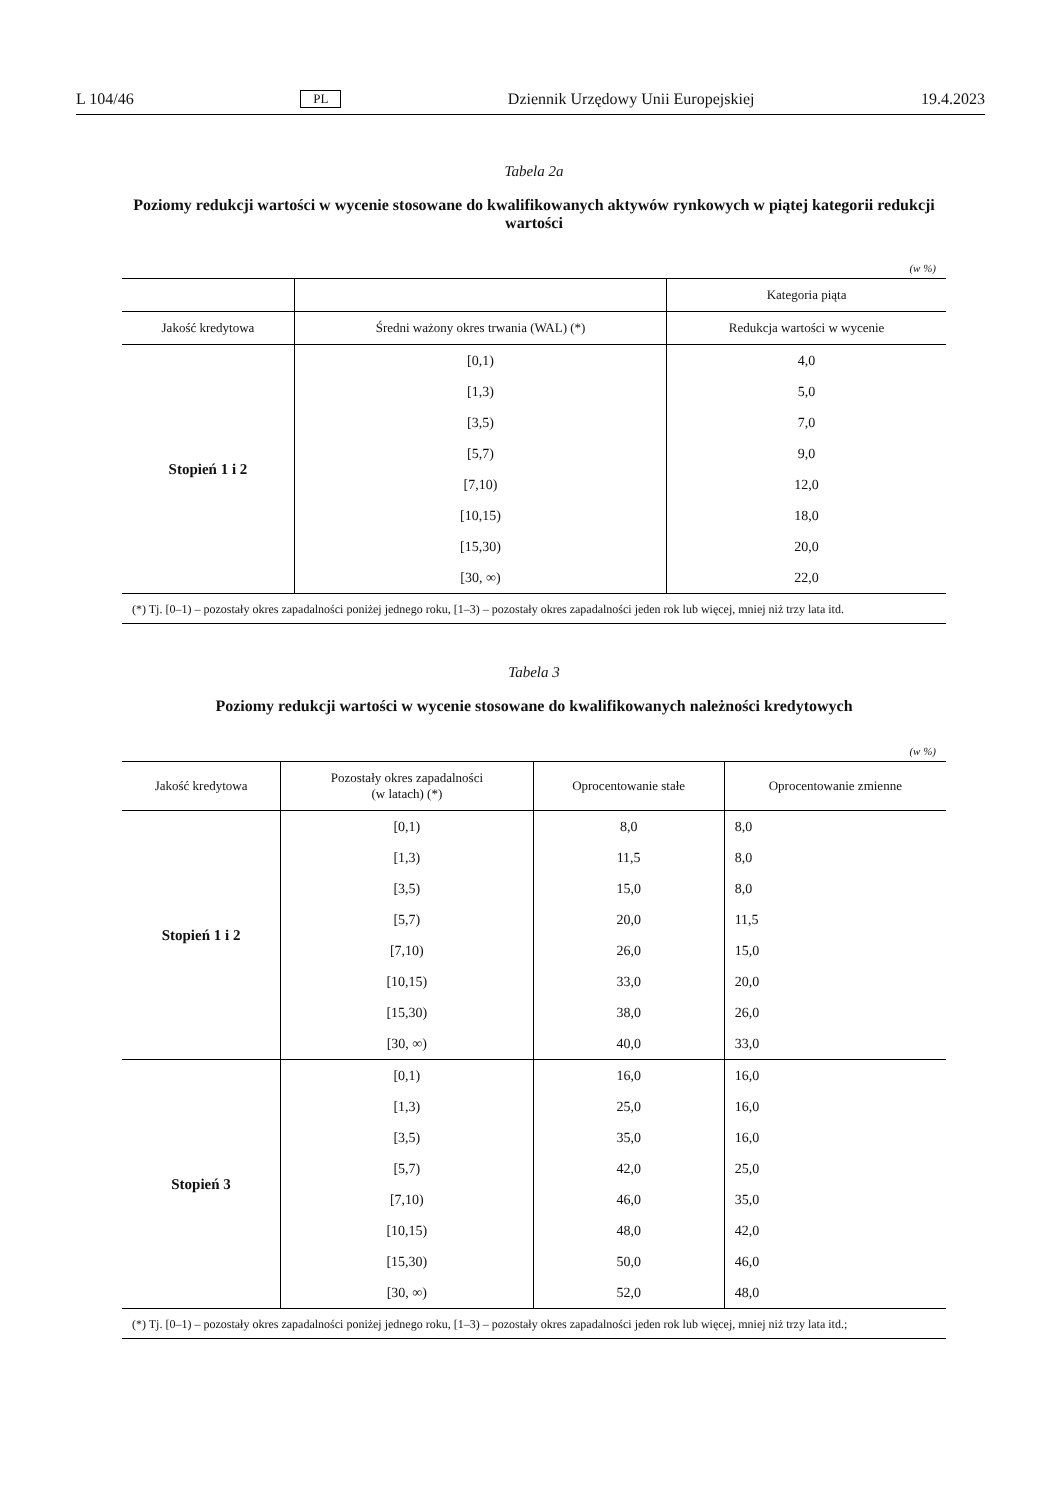L 104/46 PL Dziennik Urzędowy Unii Europejskiej 19.4.2023
Tabela 2a
Poziomy redukcji wartości w wycenie stosowane do kwalifikowanych aktywów rynkowych w piątej kategorii redukcji wartości
(w %)
| | | Kategoria piąta |
| --- | --- | --- |
| Jakość kredytowa | Średni ważony okres trwania (WAL) (*) | Redukcja wartości w wycenie |
| Stopień 1 i 2 | [0,1) | 4,0 |
| | [1,3) | 5,0 |
| | [3,5) | 7,0 |
| | [5,7) | 9,0 |
| | [7,10) | 12,0 |
| | [10,15) | 18,0 |
| | [15,30) | 20,0 |
| | [30, ∞) | 22,0 |
(*) Tj. [0–1) – pozostały okres zapadalności poniżej jednego roku, [1–3) – pozostały okres zapadalności jeden rok lub więcej, mniej niż trzy lata itd.
Tabela 3
Poziomy redukcji wartości w wycenie stosowane do kwalifikowanych należności kredytowych
(w %)
| Jakość kredytowa | Pozostały okres zapadalności (w latach) (*) | Oprocentowanie stałe | Oprocentowanie zmienne |
| --- | --- | --- | --- |
| Stopień 1 i 2 | [0,1) | 8,0 | 8,0 |
| | [1,3) | 11,5 | 8,0 |
| | [3,5) | 15,0 | 8,0 |
| | [5,7) | 20,0 | 11,5 |
| | [7,10) | 26,0 | 15,0 |
| | [10,15) | 33,0 | 20,0 |
| | [15,30) | 38,0 | 26,0 |
| | [30, ∞) | 40,0 | 33,0 |
| Stopień 3 | [0,1) | 16,0 | 16,0 |
| | [1,3) | 25,0 | 16,0 |
| | [3,5) | 35,0 | 16,0 |
| | [5,7) | 42,0 | 25,0 |
| | [7,10) | 46,0 | 35,0 |
| | [10,15) | 48,0 | 42,0 |
| | [15,30) | 50,0 | 46,0 |
| | [30, ∞) | 52,0 | 48,0 |
(*) Tj. [0–1) – pozostały okres zapadalności poniżej jednego roku, [1–3) – pozostały okres zapadalności jeden rok lub więcej, mniej niż trzy lata itd.;